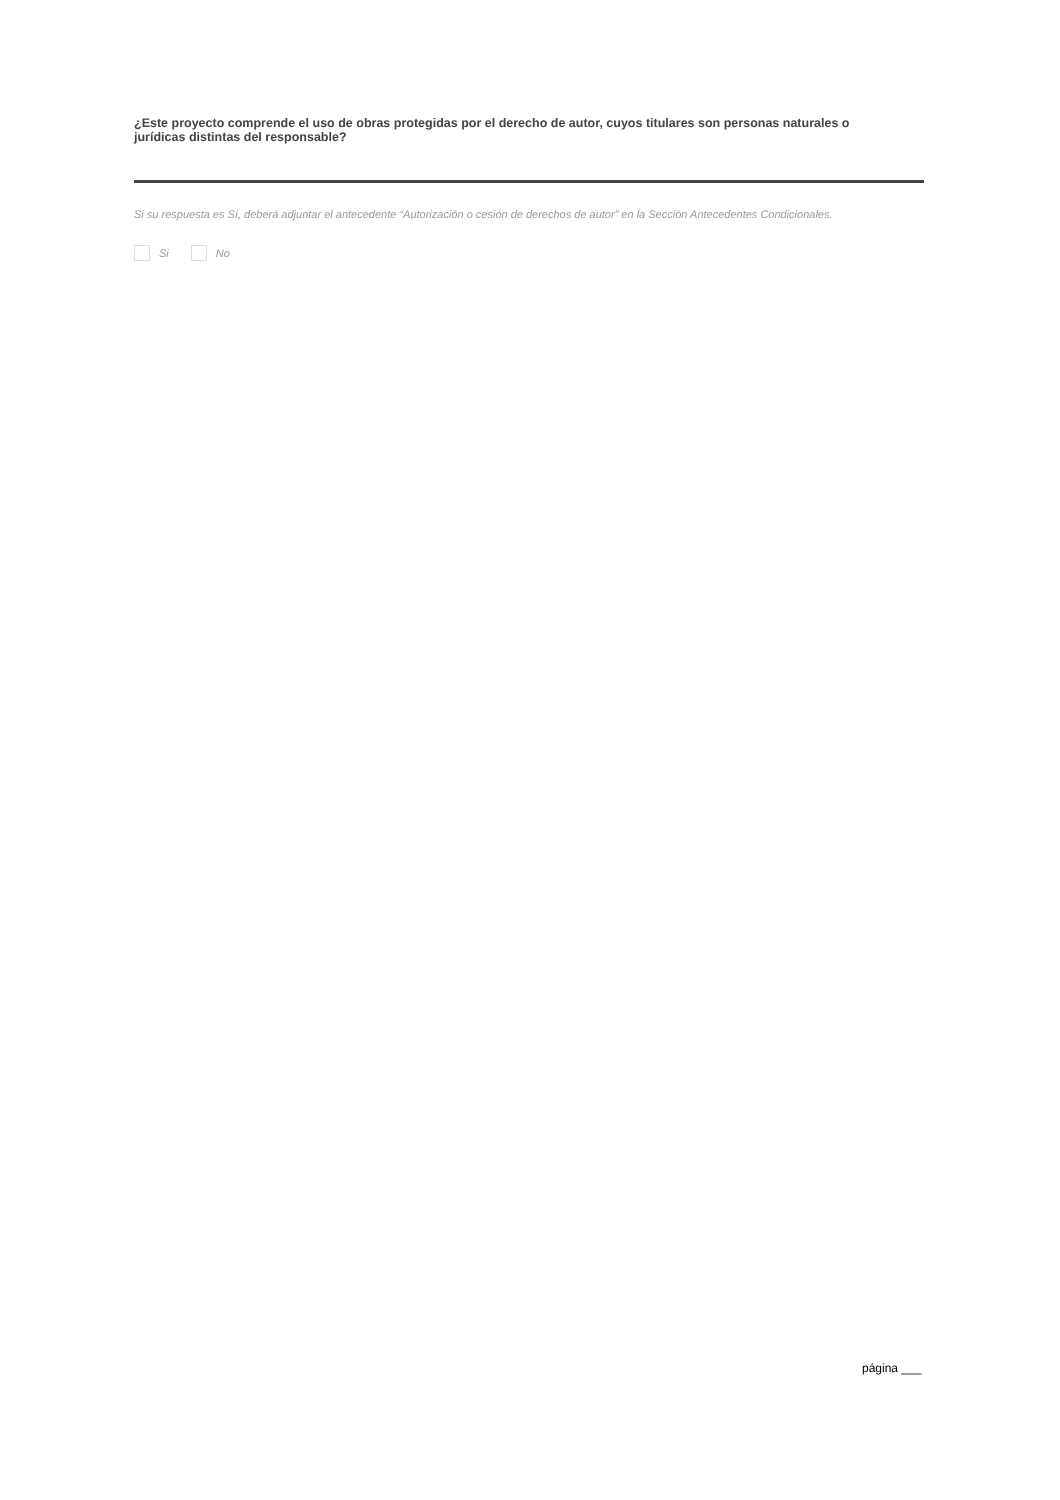¿Este proyecto comprende el uso de obras protegidas por el derecho de autor, cuyos titulares son personas naturales o jurídicas distintas del responsable?
Si su respuesta es Sí, deberá adjuntar el antecedente “Autorización o cesión de derechos de autor” en la Sección Antecedentes Condicionales.
Si No
página ___